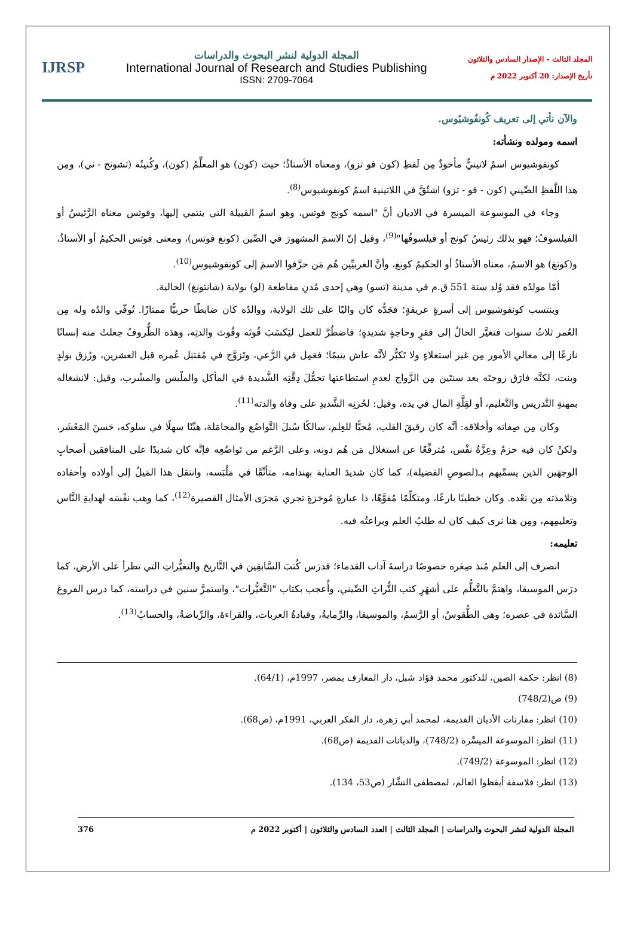المجلد الثالث - الإصدار السادس والثلاثون
تأريخ الإصدار: 20 أكتوبر 2022 م
المجلة الدولية لنشر البحوث والدراسات
International Journal of Research and Studies Publishing
ISSN: 2709-7064
IJRSP
والآن نأتي إلى تعريف كُونفُوشيُوس.
اسمه ومولده ونشأته:
كونفوشيوس اسمٌ لاتينيٌّ مأخوذٌ مِن لَفظِ (كون فو تزو)، ومعناه الأستاذُ؛ حيث (كون) هو المعلِّمُ (كون)، وكُنيتُه (تشونج - ني)، ومِن هذا اللَّفظِ الصِّيني (كون - فو - تزو) اشتُقَّ في اللاتينية اسمُ كونفوشيوس<sup>(8)</sup>.
وجاء في الموسوعة الميسرة في الاديان أنَّ "اسمه كونج فوتس، وهو اسمُ القبيلة التي ينتمي إليها، وفوتس معناه الرَّئيسُ أو الفيلسوفُ؛ فهو بذلك رئيسُ كونج أو فيلسوفُها"<sup>(9)</sup>، وقيل إنّ الاسمَ المشهورَ في الصِّين (كونغ فوتس)، ومعنى فوتس الحكيمُ أو الأستاذُ، و(كونغ) هو الاسمُ، معناه الأستاذُ أو الحكيمُ كونغ، وأنَّ الغربيِّين هُم مَن حرَّفوا الاسمَ إلى كونفوشيوس<sup>(10)</sup>.
أمّا مولدُه فقد وُلد سنة 551 ق.م في مدينة (تسو) وهي إحدى مُدنِ مقاطعة (لو) بولاية (شانتونغ) الحالية.
وينتسب كونفوشيوس إلى أسرةٍ عريقةٍ؛ فجَدُّه كان واليًا على تلك الولاية، ووالدُه كان ضابطًا حربيًّا ممتازًا. تُوفّي والدُه وله مِن العُمر ثلاثُ سنوات فتغيَّر الحالُ إلى فقرٍ وحاجةٍ شديدةٍ؛ فاضطُرَّ للعمل ليَكسَبَ قُوتَه وقُوتَ والدتِه، وهذه الظُّروفُ جعلتْ منه إنسانًا نازعًا إلى معالي الأمور مِن غير استعلاءٍ ولا تَكبُّر لأنَّه عاش يتيمًا؛ فعَمِل في الرَّعي، وتَزوَّج في مُقتبَل عُمره قبل العشرين، ورُزق بولدٍ وبنت، لكنَّه فارَق زوجتَه بعد سنتَين مِن الزَّواج لعدمِ استطاعتها تحمُّلَ دِقَّتِه الشَّديدة في المأكل والملْبس والمشْرب، وقيل: لانشغاله بمهنةِ التَّدريس والتَّعليم، أو لقِلَّةِ المال في يده، وقيل: لحُزنِه الشَّديدِ على وفاة والدته<sup>(11)</sup>.
وكان مِن صِفاته وأخلاقه: أنَّه كان رقيقَ القلب، مُحبًّا للعِلم، سالكًا سُبلَ التَّواضُع والمجامَلة، هيِّنًا سهلًا في سلوكه، حَسنَ المَعْشَر، ولكنْ كان فيه حزمٌ وعِزَّةُ نفْس، مُترفِّعًا عن استغلال مَن هُم دونه، وعلى الرَّغم من تَواضُعِه فإنَّه كان شديدًا على المنافقين أصحابِ الوجهَين الذين يسمِّيهم بـ(لصوصِ الفضيلة)، كما كان شديدَ العناية بهندامه، متأنِّقًا في مَلْبَسه، وانتقل هذا المَيلُ إلى أولاده وأحفاده وتلامذته مِن بَعْده. وكان خطيبًا بارعًا، ومتكلِّمًا مُفوَّهًا، ذا عبارةٍ مُوجَزةٍ تجري مَجرَى الأمثال القصيرة<sup>(12)</sup>، كما وهب نفْسَه لهدايةِ النَّاس وتعليمِهم، ومِن هنا نرى كيف كان له طلبُ العلم وبراعتُه فيه.
تعليمه:
انصرف إلى العلم مُنذ صِغَره خصوصًا دراسةَ آداب القدماء؛ فدرَس كُتبَ السَّابقِين في التَّاريخ والتغيُّراتِ التي تطرأ على الأرض، كما درَس الموسيقا، واهتمَّ بالتَّعلُّم على أشهَرِ كتب التُّراثِ الصِّيني، وأُعجب بكتاب "التَّغيُّرات"، واستمرَّ سنين في دراسته، كما درس الفروعَ السَّائدة في عصره؛ وهي الطُّقوسُ، أو الرَّسمُ، والموسيقا، والرِّمايةُ، وقيادةُ العربات، والقراءةَ، والرِّياضةُ، والحسابُ<sup>(13)</sup>.
(8) انظر: حكمة الصين، للدكتور محمد فؤاد شبل، دار المعارف بمصر، 1997م، (64/1).
(9) ص(748/2)
(10) انظر: مقارنات الأديان القديمة، لمحمد أبي زهرة، دار الفكر العربي، 1991م، (ص68).
(11) انظر: الموسوعة الميسَّرة (748/2)، والديانات القديمة (ص68).
(12) انظر: الموسوعة (749/2).
(13) انظر: فلاسفة أيقظوا العالم، لمصطفى النشَّار (ص53، 134).
المجلة الدولية لنشر البحوث والدراسات | المجلد الثالث | العدد السادس والثلاثون | أكتوبر 2022 م 376